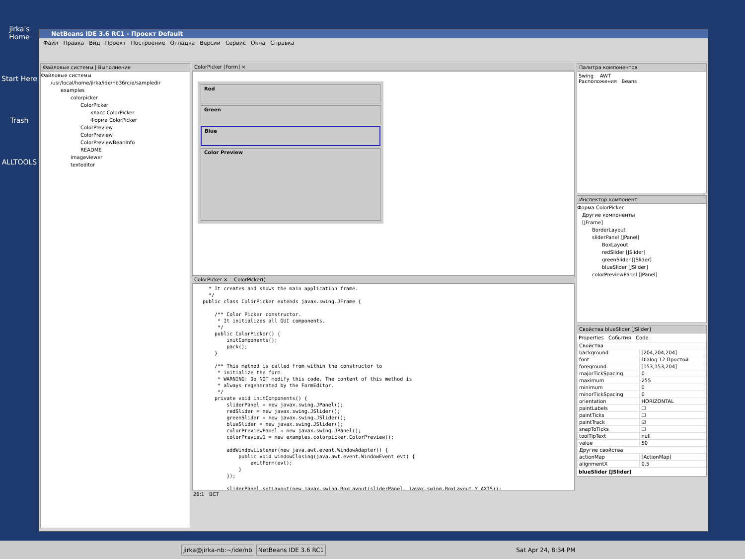jirka's Home
Start Here
Trash
ALLTOOLS
NetBeans IDE 3.6 RC1 - Проект Default
Файл Правка Вид Проект Построение Отладка Версии Сервис Окна Справка
Файловые системы | Выполнение
Файловые системы
/usr/local/home/jirka/ide/nb36rc/e/sampledir
examples
colorpicker
ColorPicker
класс ColorPicker
Форма ColorPicker
ColorPreview
ColorPreview
ColorPreviewBeanInfo
README
imageviewer
texteditor
ColorPicker [Form] ×
Red
Green
Blue
Color Preview
ColorPicker × ColorPicker()
* It creates and shows the main application frame. */ public class ColorPicker extends javax.swing.JFrame { /** Color Picker constructor. * It initializes all GUI components. */ public ColorPicker() { initComponents(); pack(); } /** This method is called from within the constructor to * initialize the form. * WARNING: Do NOT modify this code. The content of this method is * always regenerated by the FormEditor. */ private void initComponents() { sliderPanel = new javax.swing.JPanel(); redSlider = new javax.swing.JSlider(); greenSlider = new javax.swing.JSlider(); blueSlider = new javax.swing.JSlider(); colorPreviewPanel = new javax.swing.JPanel(); colorPreview1 = new examples.colorpicker.ColorPreview(); addWindowListener(new java.awt.event.WindowAdapter() { public void windowClosing(java.awt.event.WindowEvent evt) { exitForm(evt); } }); sliderPanel.setLayout(new javax.swing.BoxLayout(sliderPanel, javax.swing.BoxLayout.Y_AXIS));
26:1 ВСТ
Палитра компонентов
Swing AWT
Расположения Beans
Инспектор компонент
Форма ColorPicker
Другие компоненты
[JFrame]
BorderLayout
sliderPanel [JPanel]
BoxLayout
redSlider [JSlider]
greenSlider [JSlider]
blueSlider [JSlider]
colorPreviewPanel [JPanel]
Свойства blueSlider [JSlider]
Properties События Code
| Свойства | |
| background | [204,204,204] |
| font | Dialog 12 Простой |
| foreground | [153,153,204] |
| majorTickSpacing | 0 |
| maximum | 255 |
| minimum | 0 |
| minorTickSpacing | 0 |
| orientation | HORIZONTAL |
| paintLabels | ☐ |
| paintTicks | ☐ |
| paintTrack | ☑ |
| snapToTicks | ☐ |
| toolTipText | null |
| value | 50 |
| Другие свойства | |
| actionMap | [ActionMap] |
| alignmentX | 0.5 |
blueSlider [JSlider]
jirka@jirka-nb:~/ide/nb NetBeans IDE 3.6 RC1 Sat Apr 24, 8:34 PM